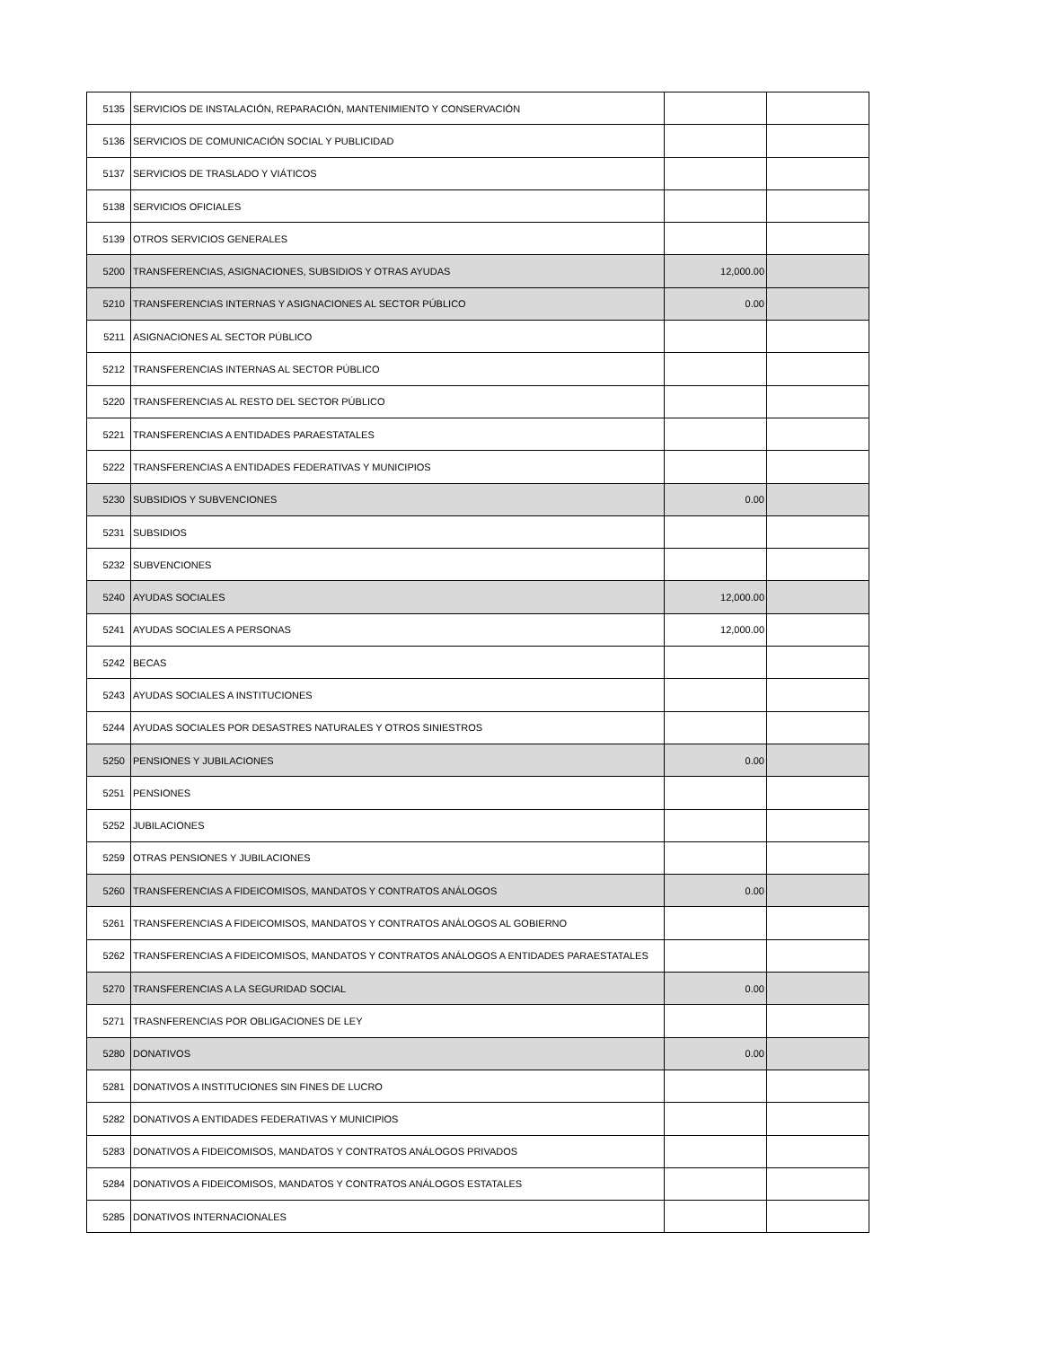| 5135 | SERVICIOS DE INSTALACIÓN, REPARACIÓN, MANTENIMIENTO Y CONSERVACIÓN | | |
| 5136 | SERVICIOS DE COMUNICACIÓN SOCIAL Y PUBLICIDAD | | |
| 5137 | SERVICIOS DE TRASLADO Y VIÁTICOS | | |
| 5138 | SERVICIOS OFICIALES | | |
| 5139 | OTROS SERVICIOS GENERALES | | |
| 5200 | TRANSFERENCIAS, ASIGNACIONES, SUBSIDIOS Y OTRAS AYUDAS | 12,000.00 | |
| 5210 | TRANSFERENCIAS INTERNAS Y ASIGNACIONES AL SECTOR PÚBLICO | 0.00 | |
| 5211 | ASIGNACIONES AL SECTOR PÚBLICO | | |
| 5212 | TRANSFERENCIAS INTERNAS AL SECTOR PÚBLICO | | |
| 5220 | TRANSFERENCIAS AL RESTO DEL SECTOR PÚBLICO | | |
| 5221 | TRANSFERENCIAS A ENTIDADES PARAESTATALES | | |
| 5222 | TRANSFERENCIAS A ENTIDADES FEDERATIVAS Y MUNICIPIOS | | |
| 5230 | SUBSIDIOS Y SUBVENCIONES | 0.00 | |
| 5231 | SUBSIDIOS | | |
| 5232 | SUBVENCIONES | | |
| 5240 | AYUDAS SOCIALES | 12,000.00 | |
| 5241 | AYUDAS SOCIALES A PERSONAS | 12,000.00 | |
| 5242 | BECAS | | |
| 5243 | AYUDAS SOCIALES A INSTITUCIONES | | |
| 5244 | AYUDAS SOCIALES POR DESASTRES NATURALES Y OTROS SINIESTROS | | |
| 5250 | PENSIONES Y JUBILACIONES | 0.00 | |
| 5251 | PENSIONES | | |
| 5252 | JUBILACIONES | | |
| 5259 | OTRAS PENSIONES Y JUBILACIONES | | |
| 5260 | TRANSFERENCIAS A FIDEICOMISOS, MANDATOS Y CONTRATOS ANÁLOGOS | 0.00 | |
| 5261 | TRANSFERENCIAS A FIDEICOMISOS, MANDATOS Y CONTRATOS ANÁLOGOS AL GOBIERNO | | |
| 5262 | TRANSFERENCIAS A FIDEICOMISOS, MANDATOS Y CONTRATOS ANÁLOGOS A ENTIDADES PARAESTATALES | | |
| 5270 | TRANSFERENCIAS A LA SEGURIDAD SOCIAL | 0.00 | |
| 5271 | TRASNFERENCIAS POR OBLIGACIONES DE LEY | | |
| 5280 | DONATIVOS | 0.00 | |
| 5281 | DONATIVOS A INSTITUCIONES SIN FINES DE LUCRO | | |
| 5282 | DONATIVOS A ENTIDADES FEDERATIVAS Y MUNICIPIOS | | |
| 5283 | DONATIVOS A FIDEICOMISOS, MANDATOS Y CONTRATOS ANÁLOGOS PRIVADOS | | |
| 5284 | DONATIVOS A FIDEICOMISOS, MANDATOS Y CONTRATOS ANÁLOGOS ESTATALES | | |
| 5285 | DONATIVOS INTERNACIONALES | | |